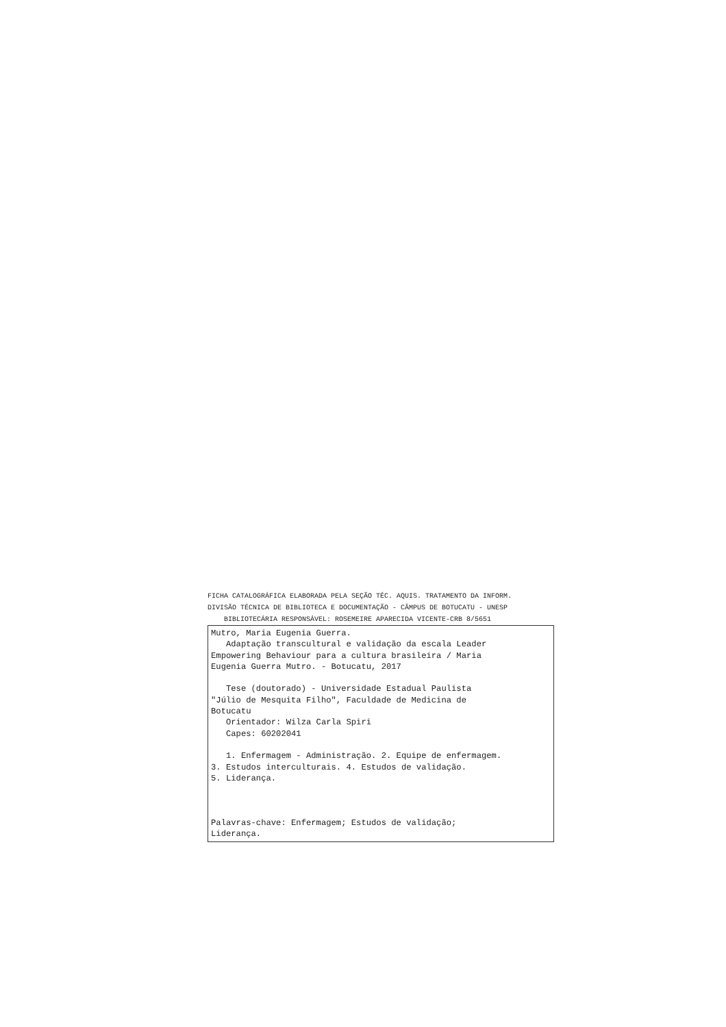FICHA CATALOGRÁFICA ELABORADA PELA SEÇÃO TÉC. AQUIS. TRATAMENTO DA INFORM. DIVISÃO TÉCNICA DE BIBLIOTECA E DOCUMENTAÇÃO - CÂMPUS DE BOTUCATU - UNESP BIBLIOTECÁRIA RESPONSÁVEL: ROSEMEIRE APARECIDA VICENTE-CRB 8/5651
Mutro, Maria Eugenia Guerra. Adaptação transcultural e validação da escala Leader Empowering Behaviour para a cultura brasileira / Maria Eugenia Guerra Mutro. - Botucatu, 2017 Tese (doutorado) - Universidade Estadual Paulista "Júlio de Mesquita Filho", Faculdade de Medicina de Botucatu Orientador: Wilza Carla Spiri Capes: 60202041 1. Enfermagem - Administração. 2. Equipe de enfermagem. 3. Estudos interculturais. 4. Estudos de validação. 5. Liderança. Palavras-chave: Enfermagem; Estudos de validação; Liderança.